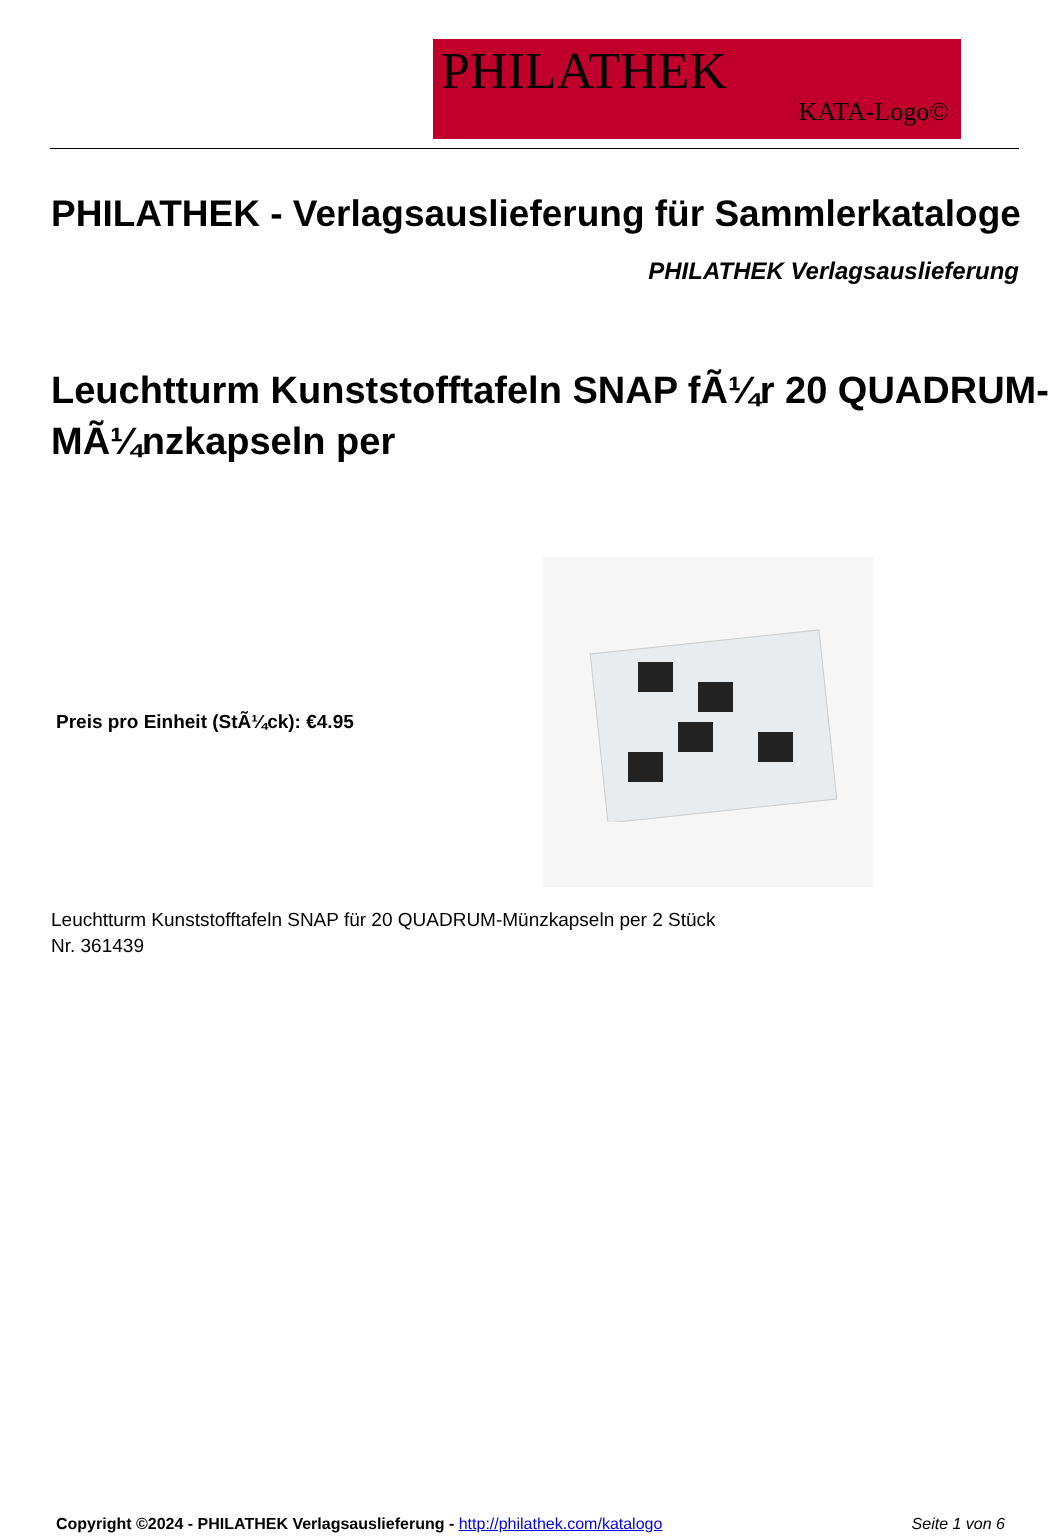PHILATHEK
KATA-Logo©
PHILATHEK - Verlagsauslieferung für Sammlerkataloge
PHILATHEK Verlagsauslieferung
Leuchtturm Kunststofftafeln SNAP fÃ¼r 20 QUADRUM-MÃ¼nzkapseln per
Preis pro Einheit (StÃ¼ck): €4.95
Leuchtturm Kunststofftafeln SNAP für 20 QUADRUM-Münzkapseln per 2 Stück
Nr. 361439
Copyright ©2024 - PHILATHEK Verlagsauslieferung - http://philathek.com/katalogo
Seite 1 von 6